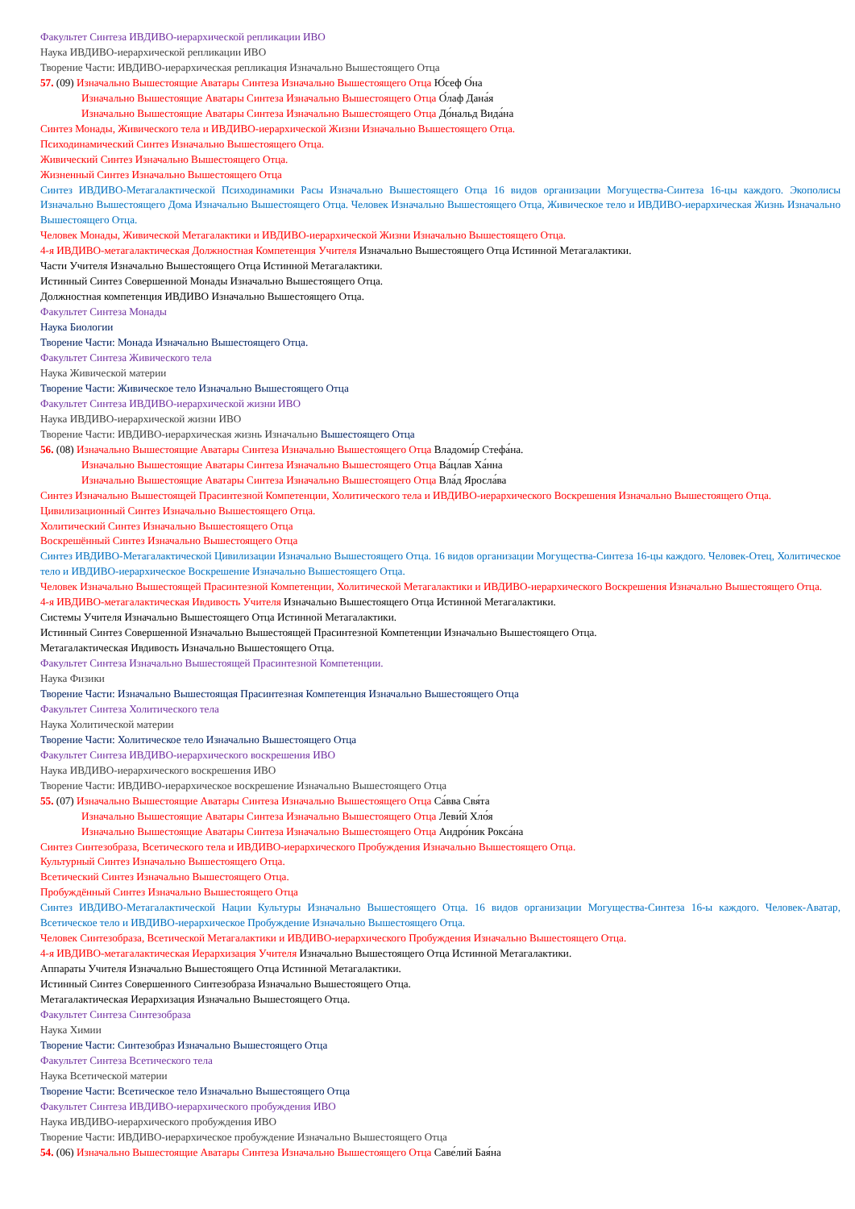Факультет Синтеза ИВДИВО-иерархической репликации ИВО
Наука ИВДИВО-иерархической репликации ИВО
Творение Части: ИВДИВО-иерархическая репликация Изначально Вышестоящего Отца
57. (09) Изначально Вышестоящие Аватары Синтеза Изначально Вышестоящего Отца Ю́сеф О́на
Изначально Вышестоящие Аватары Синтеза Изначально Вышестоящего Отца О́лаф Дана́я
Изначально Вышестоящие Аватары Синтеза Изначально Вышестоящего Отца До́нальд Вида́на
Синтез Монады, Живического тела и ИВДИВО-иерархической Жизни Изначально Вышестоящего Отца.
Психодинамический Синтез Изначально Вышестоящего Отца.
Живический Синтез Изначально Вышестоящего Отца.
Жизненный Синтез Изначально Вышестоящего Отца
Синтез ИВДИВО-Метагалактической Психодинамики Расы Изначально Вышестоящего Отца 16 видов организации Могущества-Синтеза 16-цы каждого. Экополисы Изначально Вышестоящего Дома Изначально Вышестоящего Отца. Человек Изначально Вышестоящего Отца, Живическое тело и ИВДИВО-иерархическая Жизнь Изначально Вышестоящего Отца.
Человек Монады, Живической Метагалактики и ИВДИВО-иерархической Жизни Изначально Вышестоящего Отца.
4-я ИВДИВО-метагалактическая Должностная Компетенция Учителя Изначально Вышестоящего Отца Истинной Метагалактики.
Части Учителя Изначально Вышестоящего Отца Истинной Метагалактики.
Истинный Синтез Совершенной Монады Изначально Вышестоящего Отца.
Должностная компетенция ИВДИВО Изначально Вышестоящего Отца.
Факультет Синтеза Монады
Наука Биологии
Творение Части: Монада Изначально Вышестоящего Отца.
Факультет Синтеза Живического тела
Наука Живической материи
Творение Части: Живическое тело Изначально Вышестоящего Отца
Факультет Синтеза ИВДИВО-иерархической жизни ИВО
Наука ИВДИВО-иерархической жизни ИВО
Творение Части: ИВДИВО-иерархическая жизнь Изначально Вышестоящего Отца
56. (08) Изначально Вышестоящие Аватары Синтеза Изначально Вышестоящего Отца Владоми́р Стефа́на.
Изначально Вышестоящие Аватары Синтеза Изначально Вышестоящего Отца Ва́цлав Ха́нна
Изначально Вышестоящие Аватары Синтеза Изначально Вышестоящего Отца Вла́д Яросла́ва
Синтез Изначально Вышестоящей Прасинтезной Компетенции, Холитического тела и ИВДИВО-иерархического Воскрешения Изначально Вышестоящего Отца.
Цивилизационный Синтез Изначально Вышестоящего Отца.
Холитический Синтез Изначально Вышестоящего Отца
Воскрешённый Синтез Изначально Вышестоящего Отца
Синтез ИВДИВО-Метагалактической Цивилизации Изначально Вышестоящего Отца. 16 видов организации Могущества-Синтеза 16-цы каждого. Человек-Отец, Холитическое тело и ИВДИВО-иерархическое Воскрешение Изначально Вышестоящего Отца.
Человек Изначально Вышестоящей Прасинтезной Компетенции, Холитической Метагалактики и ИВДИВО-иерархического Воскрешения Изначально Вышестоящего Отца.
4-я ИВДИВО-метагалактическая Ивдивость Учителя Изначально Вышестоящего Отца Истинной Метагалактики.
Системы Учителя Изначально Вышестоящего Отца Истинной Метагалактики.
Истинный Синтез Совершенной Изначально Вышестоящей Прасинтезной Компетенции Изначально Вышестоящего Отца.
Метагалактическая Ивдивость Изначально Вышестоящего Отца.
Факультет Синтеза Изначально Вышестоящей Прасинтезной Компетенции.
Наука Физики
Творение Части: Изначально Вышестоящая Прасинтезная Компетенция Изначально Вышестоящего Отца
Факультет Синтеза Холитического тела
Наука Холитической материи
Творение Части: Холитическое тело Изначально Вышестоящего Отца
Факультет Синтеза ИВДИВО-иерархического воскрешения ИВО
Наука ИВДИВО-иерархического воскрешения ИВО
Творение Части: ИВДИВО-иерархическое воскрешение Изначально Вышестоящего Отца
55. (07) Изначально Вышестоящие Аватары Синтеза Изначально Вышестоящего Отца Са́вва Свя́та
Изначально Вышестоящие Аватары Синтеза Изначально Вышестоящего Отца Леви́й Хло́я
Изначально Вышестоящие Аватары Синтеза Изначально Вышестоящего Отца Андро́ник Рокса́на
Синтез Синтезобраза, Всетического тела и ИВДИВО-иерархического Пробуждения Изначально Вышестоящего Отца.
Культурный Синтез Изначально Вышестоящего Отца.
Всетический Синтез Изначально Вышестоящего Отца.
Пробуждённый Синтез Изначально Вышестоящего Отца
Синтез ИВДИВО-Метагалактической Нации Культуры Изначально Вышестоящего Отца. 16 видов организации Могущества-Синтеза 16-ы каждого. Человек-Аватар, Всетическое тело и ИВДИВО-иерархическое Пробуждение Изначально Вышестоящего Отца.
Человек Синтезобраза, Всетической Метагалактики и ИВДИВО-иерархического Пробуждения Изначально Вышестоящего Отца.
4-я ИВДИВО-метагалактическая Иерархизация Учителя Изначально Вышестоящего Отца Истинной Метагалактики.
Аппараты Учителя Изначально Вышестоящего Отца Истинной Метагалактики.
Истинный Синтез Совершенного Синтезобраза Изначально Вышестоящего Отца.
Метагалактическая Иерархизация Изначально Вышестоящего Отца.
Факультет Синтеза Синтезобраза
Наука Химии
Творение Части: Синтезобраз Изначально Вышестоящего Отца
Факультет Синтеза Всетического тела
Наука Всетической материи
Творение Части: Всетическое тело Изначально Вышестоящего Отца
Факультет Синтеза ИВДИВО-иерархического пробуждения ИВО
Наука ИВДИВО-иерархического пробуждения ИВО
Творение Части: ИВДИВО-иерархическое пробуждение Изначально Вышестоящего Отца
54. (06) Изначально Вышестоящие Аватары Синтеза Изначально Вышестоящего Отца Саве́лий Бая́на